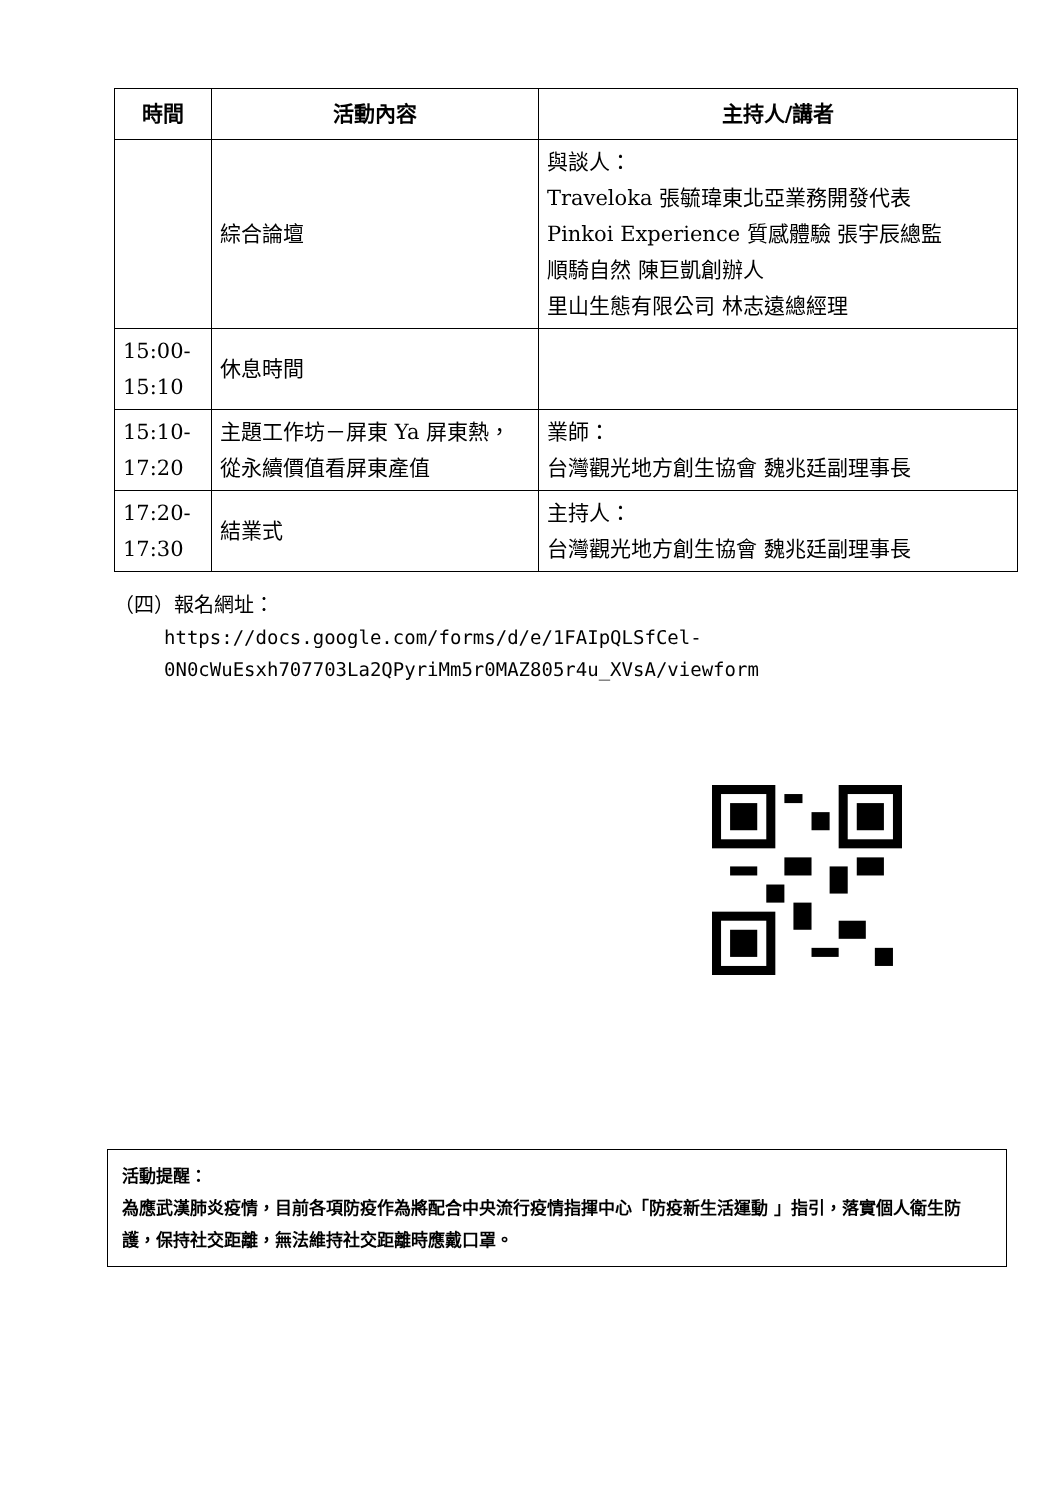| 時間 | 活動內容 | 主持人/講者 |
| --- | --- | --- |
| | 綜合論壇 | 與談人： Traveloka 張毓瑋東北亞業務開發代表 Pinkoi Experience 質感體驗 張宇辰總監 順騎自然 陳巨凱創辦人 里山生態有限公司 林志遠總經理 |
| 15:00- 15:10 | 休息時間 | |
| 15:10- 17:20 | 主題工作坊－屏東 Ya 屏東熱，從永續價值看屏東產值 | 業師： 台灣觀光地方創生協會 魏兆廷副理事長 |
| 17:20- 17:30 | 結業式 | 主持人： 台灣觀光地方創生協會 魏兆廷副理事長 |
（四）報名網址：
https://docs.google.com/forms/d/e/1FAIpQLSfCel-
0N0cWuEsxh707703La2QPyriMm5r0MAZ805r4u_XVsA/viewform
活動提醒：
為應武漢肺炎疫情，目前各項防疫作為將配合中央流行疫情指揮中心「防疫新生活運動 」指引，落實個人衛生防護，保持社交距離，無法維持社交距離時應戴口罩。